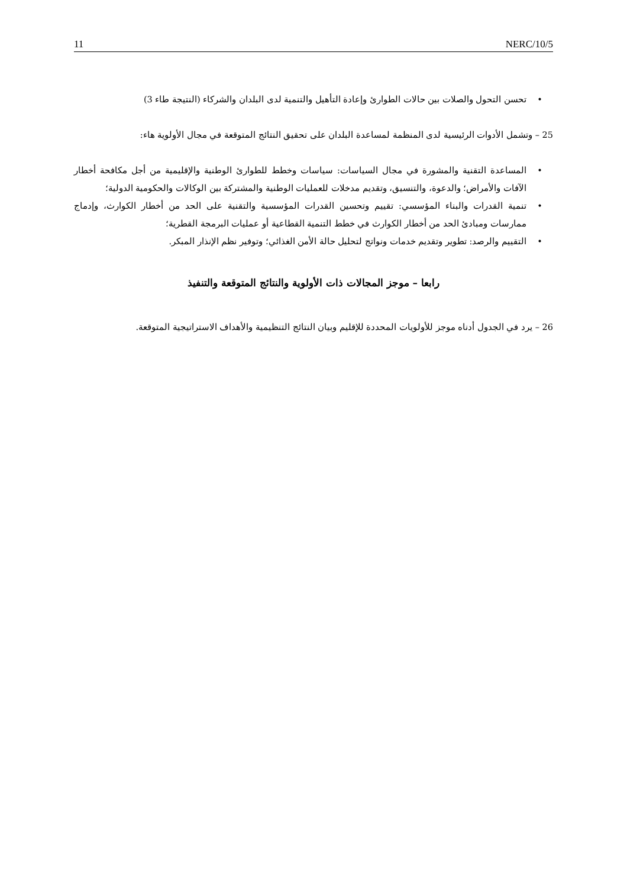11 NERC/10/5
• تحسن التحول والصلات بين حالات الطوارئ وإعادة التأهيل والتنمية لدى البلدان والشركاء (النتيجة طاء 3)
25 – وتشمل الأدوات الرئيسية لدى المنظمة لمساعدة البلدان على تحقيق النتائج المتوقعة في مجال الأولوية هاء:
• المساعدة التقنية والمشورة في مجال السياسات: سياسات وخطط للطوارئ الوطنية والإقليمية من أجل مكافحة أخطار الآفات والأمراض؛ والدعوة، والتنسيق، وتقديم مدخلات للعمليات الوطنية والمشتركة بين الوكالات والحكومية الدولية؛
• تنمية القدرات والبناء المؤسسي: تقييم وتحسين القدرات المؤسسية والتقنية على الحد من أخطار الكوارث، وإدماج ممارسات ومبادئ الحد من أخطار الكوارث في خطط التنمية القطاعية أو عمليات البرمجة القطرية؛
• التقييم والرصد: تطوير وتقديم خدمات ونواتج لتحليل حالة الأمن الغذائي؛ وتوفير نظم الإنذار المبكر.
رابعا – موجز المجالات ذات الأولوية والنتائج المتوقعة والتنفيذ
26 – يرد في الجدول أدناه موجز للأولويات المحددة للإقليم وبيان النتائج التنظيمية والأهداف الاستراتيجية المتوقعة.